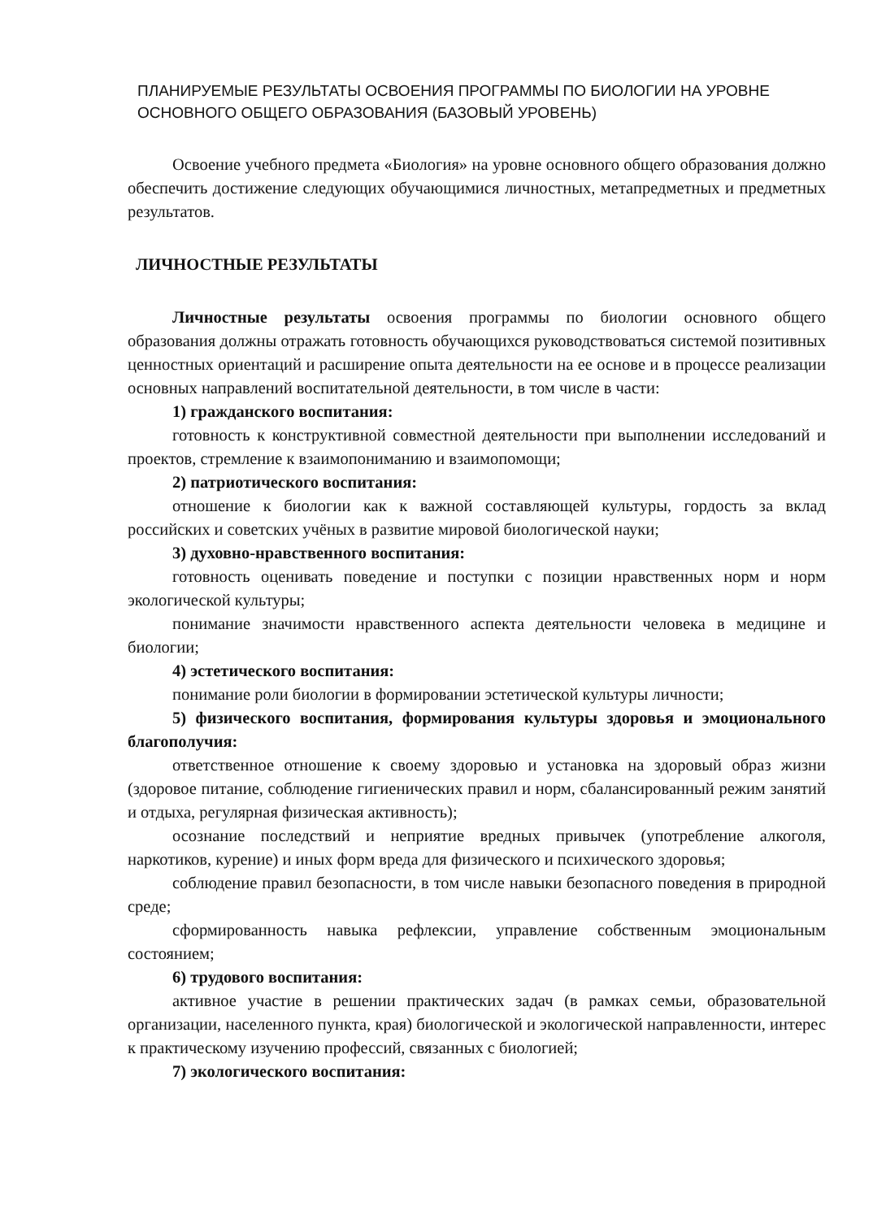ПЛАНИРУЕМЫЕ РЕЗУЛЬТАТЫ ОСВОЕНИЯ ПРОГРАММЫ ПО БИОЛОГИИ НА УРОВНЕ ОСНОВНОГО ОБЩЕГО ОБРАЗОВАНИЯ (БАЗОВЫЙ УРОВЕНЬ)
Освоение учебного предмета «Биология» на уровне основного общего образования должно обеспечить достижение следующих обучающимися личностных, метапредметных и предметных результатов.
ЛИЧНОСТНЫЕ РЕЗУЛЬТАТЫ
Личностные результаты освоения программы по биологии основного общего образования должны отражать готовность обучающихся руководствоваться системой позитивных ценностных ориентаций и расширение опыта деятельности на ее основе и в процессе реализации основных направлений воспитательной деятельности, в том числе в части:
1) гражданского воспитания:
готовность к конструктивной совместной деятельности при выполнении исследований и проектов, стремление к взаимопониманию и взаимопомощи;
2) патриотического воспитания:
отношение к биологии как к важной составляющей культуры, гордость за вклад российских и советских учёных в развитие мировой биологической науки;
3) духовно-нравственного воспитания:
готовность оценивать поведение и поступки с позиции нравственных норм и норм экологической культуры;
понимание значимости нравственного аспекта деятельности человека в медицине и биологии;
4) эстетического воспитания:
понимание роли биологии в формировании эстетической культуры личности;
5) физического воспитания, формирования культуры здоровья и эмоционального благополучия:
ответственное отношение к своему здоровью и установка на здоровый образ жизни (здоровое питание, соблюдение гигиенических правил и норм, сбалансированный режим занятий и отдыха, регулярная физическая активность);
осознание последствий и неприятие вредных привычек (употребление алкоголя, наркотиков, курение) и иных форм вреда для физического и психического здоровья;
соблюдение правил безопасности, в том числе навыки безопасного поведения в природной среде;
сформированность навыка рефлексии, управление собственным эмоциональным состоянием;
6) трудового воспитания:
активное участие в решении практических задач (в рамках семьи, образовательной организации, населенного пункта, края) биологической и экологической направленности, интерес к практическому изучению профессий, связанных с биологией;
7) экологического воспитания: